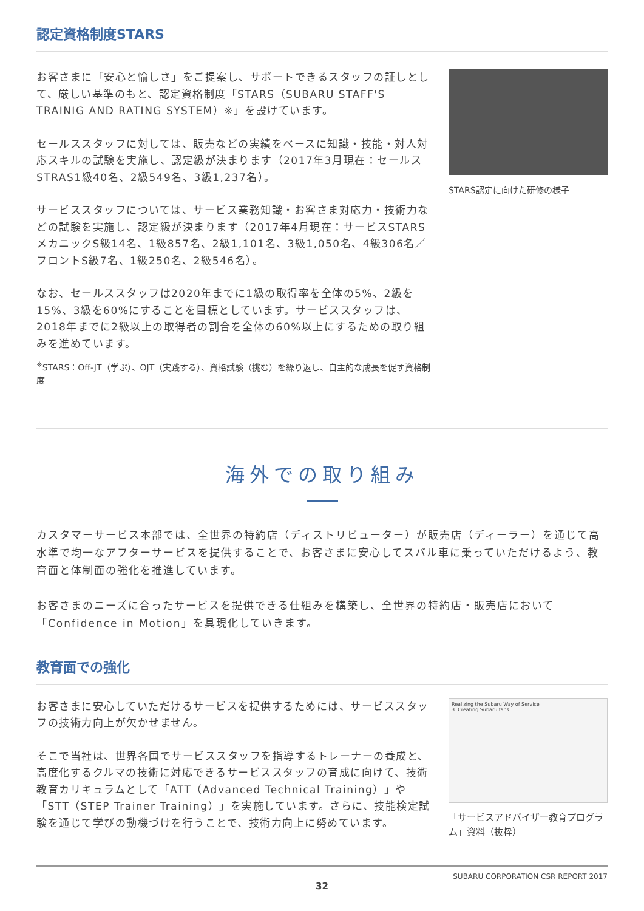認定資格制度STARS
お客さまに「安心と愉しさ」をご提案し、サポートできるスタッフの証しとして、厳しい基準のもと、認定資格制度「STARS（SUBARU STAFF'S TRAINIG AND RATING SYSTEM）※」を設けています。
セールススタッフに対しては、販売などの実績をベースに知識・技能・対人対応スキルの試験を実施し、認定級が決まります（2017年3月現在：セールスSTRAS1級40名、2級549名、3級1,237名）。
サービススタッフについては、サービス業務知識・お客さま対応力・技術力などの試験を実施し、認定級が決まります（2017年4月現在：サービスSTARS メカニックS級14名、1級857名、2級1,101名、3級1,050名、4級306名／フロントS級7名、1級250名、2級546名）。
なお、セールススタッフは2020年までに1級の取得率を全体の5%、2級を15%、3級を60%にすることを目標としています。サービススタッフは、2018年までに2級以上の取得者の割合を全体の60%以上にするための取り組みを進めています。
<sup>※</sup>STARS：Off-JT（学ぶ）、OJT（実践する）、資格試験（挑む）を繰り返し、自主的な成長を促す資格制度
STARS認定に向けた研修の様子
海外での取り組み
カスタマーサービス本部では、全世界の特約店（ディストリビューター）が販売店（ディーラー）を通じて高水準で均一なアフターサービスを提供することで、お客さまに安心してスバル車に乗っていただけるよう、教育面と体制面の強化を推進しています。
お客さまのニーズに合ったサービスを提供できる仕組みを構築し、全世界の特約店・販売店において「Confidence in Motion」を具現化していきます。
教育面での強化
お客さまに安心していただけるサービスを提供するためには、サービススタッフの技術力向上が欠かせません。
そこで当社は、世界各国でサービススタッフを指導するトレーナーの養成と、高度化するクルマの技術に対応できるサービススタッフの育成に向けて、技術教育カリキュラムとして「ATT（Advanced Technical Training）」や「STT（STEP Trainer Training）」を実施しています。さらに、技能検定試験を通じて学びの動機づけを行うことで、技術力向上に努めています。
Realizing the Subaru Way of Service
3. Creating Subaru fans
「サービスアドバイザー教育プログラム」資料（抜粋）
SUBARU CORPORATION CSR REPORT 2017
32